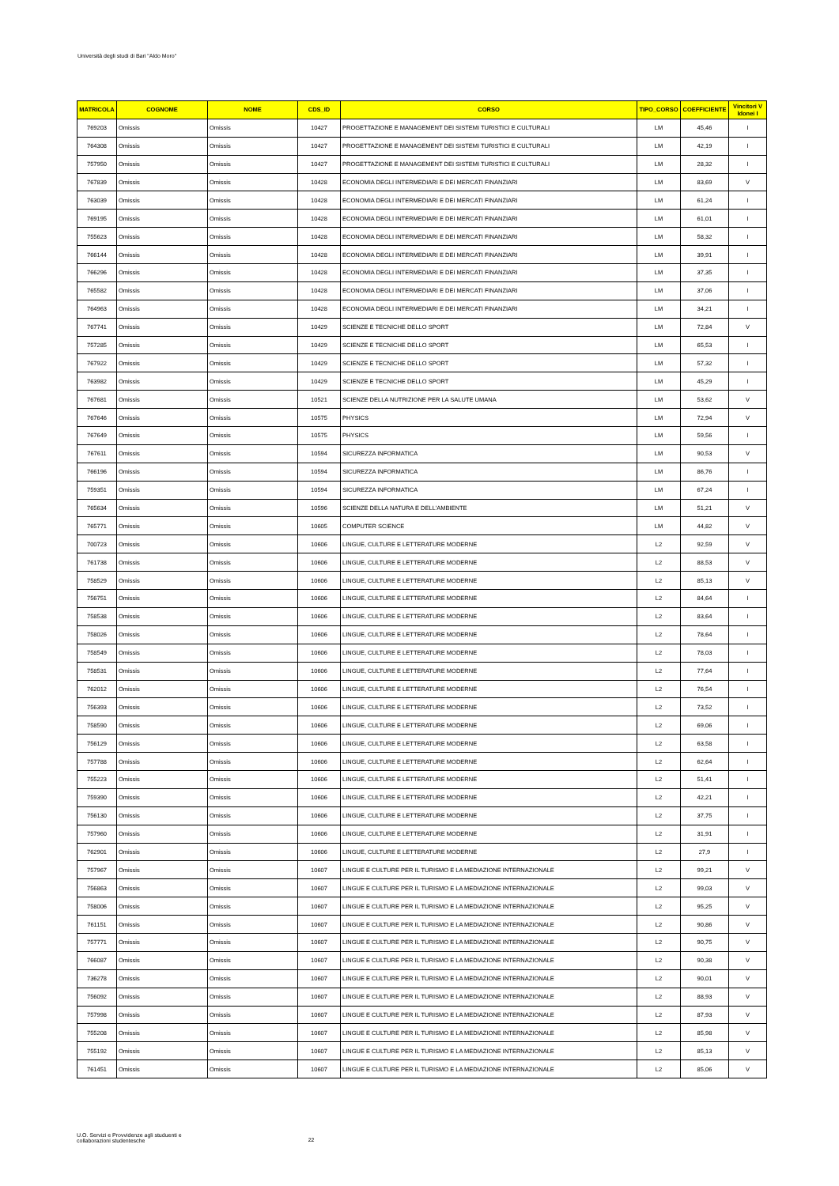Università degli studi di Bari "Aldo Moro"
| MATRICOLA | COGNOME | NOME | CDS_ID | CORSO | TIPO_CORSO | COEFFICIENTE | Vincitori V Idonei I |
| --- | --- | --- | --- | --- | --- | --- | --- |
| 769203 | Omissis | Omissis | 10427 | PROGETTAZIONE E MANAGEMENT DEI SISTEMI TURISTICI E CULTURALI | LM | 45,46 | I |
| 764308 | Omissis | Omissis | 10427 | PROGETTAZIONE E MANAGEMENT DEI SISTEMI TURISTICI E CULTURALI | LM | 42,19 | I |
| 757950 | Omissis | Omissis | 10427 | PROGETTAZIONE E MANAGEMENT DEI SISTEMI TURISTICI E CULTURALI | LM | 28,32 | I |
| 767839 | Omissis | Omissis | 10428 | ECONOMIA DEGLI INTERMEDIARI E DEI MERCATI FINANZIARI | LM | 83,69 | V |
| 763039 | Omissis | Omissis | 10428 | ECONOMIA DEGLI INTERMEDIARI E DEI MERCATI FINANZIARI | LM | 61,24 | I |
| 769195 | Omissis | Omissis | 10428 | ECONOMIA DEGLI INTERMEDIARI E DEI MERCATI FINANZIARI | LM | 61,01 | I |
| 755623 | Omissis | Omissis | 10428 | ECONOMIA DEGLI INTERMEDIARI E DEI MERCATI FINANZIARI | LM | 58,32 | I |
| 766144 | Omissis | Omissis | 10428 | ECONOMIA DEGLI INTERMEDIARI E DEI MERCATI FINANZIARI | LM | 39,91 | I |
| 766296 | Omissis | Omissis | 10428 | ECONOMIA DEGLI INTERMEDIARI E DEI MERCATI FINANZIARI | LM | 37,35 | I |
| 765582 | Omissis | Omissis | 10428 | ECONOMIA DEGLI INTERMEDIARI E DEI MERCATI FINANZIARI | LM | 37,06 | I |
| 764963 | Omissis | Omissis | 10428 | ECONOMIA DEGLI INTERMEDIARI E DEI MERCATI FINANZIARI | LM | 34,21 | I |
| 767741 | Omissis | Omissis | 10429 | SCIENZE E TECNICHE DELLO SPORT | LM | 72,84 | V |
| 757285 | Omissis | Omissis | 10429 | SCIENZE E TECNICHE DELLO SPORT | LM | 65,53 | I |
| 767922 | Omissis | Omissis | 10429 | SCIENZE E TECNICHE DELLO SPORT | LM | 57,32 | I |
| 763982 | Omissis | Omissis | 10429 | SCIENZE E TECNICHE DELLO SPORT | LM | 45,29 | I |
| 767681 | Omissis | Omissis | 10521 | SCIENZE DELLA NUTRIZIONE PER LA SALUTE UMANA | LM | 53,62 | V |
| 767646 | Omissis | Omissis | 10575 | PHYSICS | LM | 72,94 | V |
| 767649 | Omissis | Omissis | 10575 | PHYSICS | LM | 59,56 | I |
| 767611 | Omissis | Omissis | 10594 | SICUREZZA INFORMATICA | LM | 90,53 | V |
| 766196 | Omissis | Omissis | 10594 | SICUREZZA INFORMATICA | LM | 86,76 | I |
| 759351 | Omissis | Omissis | 10594 | SICUREZZA INFORMATICA | LM | 67,24 | I |
| 765634 | Omissis | Omissis | 10596 | SCIENZE DELLA NATURA E DELL'AMBIENTE | LM | 51,21 | V |
| 765771 | Omissis | Omissis | 10605 | COMPUTER SCIENCE | LM | 44,82 | V |
| 700723 | Omissis | Omissis | 10606 | LINGUE, CULTURE E LETTERATURE MODERNE | L2 | 92,59 | V |
| 761738 | Omissis | Omissis | 10606 | LINGUE, CULTURE E LETTERATURE MODERNE | L2 | 88,53 | V |
| 758529 | Omissis | Omissis | 10606 | LINGUE, CULTURE E LETTERATURE MODERNE | L2 | 85,13 | V |
| 756751 | Omissis | Omissis | 10606 | LINGUE, CULTURE E LETTERATURE MODERNE | L2 | 84,64 | I |
| 758538 | Omissis | Omissis | 10606 | LINGUE, CULTURE E LETTERATURE MODERNE | L2 | 83,64 | I |
| 758026 | Omissis | Omissis | 10606 | LINGUE, CULTURE E LETTERATURE MODERNE | L2 | 78,64 | I |
| 758549 | Omissis | Omissis | 10606 | LINGUE, CULTURE E LETTERATURE MODERNE | L2 | 78,03 | I |
| 758531 | Omissis | Omissis | 10606 | LINGUE, CULTURE E LETTERATURE MODERNE | L2 | 77,64 | I |
| 762012 | Omissis | Omissis | 10606 | LINGUE, CULTURE E LETTERATURE MODERNE | L2 | 76,54 | I |
| 756393 | Omissis | Omissis | 10606 | LINGUE, CULTURE E LETTERATURE MODERNE | L2 | 73,52 | I |
| 758590 | Omissis | Omissis | 10606 | LINGUE, CULTURE E LETTERATURE MODERNE | L2 | 69,06 | I |
| 756129 | Omissis | Omissis | 10606 | LINGUE, CULTURE E LETTERATURE MODERNE | L2 | 63,58 | I |
| 757788 | Omissis | Omissis | 10606 | LINGUE, CULTURE E LETTERATURE MODERNE | L2 | 62,64 | I |
| 755223 | Omissis | Omissis | 10606 | LINGUE, CULTURE E LETTERATURE MODERNE | L2 | 51,41 | I |
| 759390 | Omissis | Omissis | 10606 | LINGUE, CULTURE E LETTERATURE MODERNE | L2 | 42,21 | I |
| 756130 | Omissis | Omissis | 10606 | LINGUE, CULTURE E LETTERATURE MODERNE | L2 | 37,75 | I |
| 757960 | Omissis | Omissis | 10606 | LINGUE, CULTURE E LETTERATURE MODERNE | L2 | 31,91 | I |
| 762901 | Omissis | Omissis | 10606 | LINGUE, CULTURE E LETTERATURE MODERNE | L2 | 27,9 | I |
| 757967 | Omissis | Omissis | 10607 | LINGUE E CULTURE PER IL TURISMO E LA MEDIAZIONE INTERNAZIONALE | L2 | 99,21 | V |
| 756863 | Omissis | Omissis | 10607 | LINGUE E CULTURE PER IL TURISMO E LA MEDIAZIONE INTERNAZIONALE | L2 | 99,03 | V |
| 758006 | Omissis | Omissis | 10607 | LINGUE E CULTURE PER IL TURISMO E LA MEDIAZIONE INTERNAZIONALE | L2 | 95,25 | V |
| 761151 | Omissis | Omissis | 10607 | LINGUE E CULTURE PER IL TURISMO E LA MEDIAZIONE INTERNAZIONALE | L2 | 90,86 | V |
| 757771 | Omissis | Omissis | 10607 | LINGUE E CULTURE PER IL TURISMO E LA MEDIAZIONE INTERNAZIONALE | L2 | 90,75 | V |
| 766087 | Omissis | Omissis | 10607 | LINGUE E CULTURE PER IL TURISMO E LA MEDIAZIONE INTERNAZIONALE | L2 | 90,38 | V |
| 736278 | Omissis | Omissis | 10607 | LINGUE E CULTURE PER IL TURISMO E LA MEDIAZIONE INTERNAZIONALE | L2 | 90,01 | V |
| 756092 | Omissis | Omissis | 10607 | LINGUE E CULTURE PER IL TURISMO E LA MEDIAZIONE INTERNAZIONALE | L2 | 88,93 | V |
| 757998 | Omissis | Omissis | 10607 | LINGUE E CULTURE PER IL TURISMO E LA MEDIAZIONE INTERNAZIONALE | L2 | 87,93 | V |
| 755208 | Omissis | Omissis | 10607 | LINGUE E CULTURE PER IL TURISMO E LA MEDIAZIONE INTERNAZIONALE | L2 | 85,98 | V |
| 755192 | Omissis | Omissis | 10607 | LINGUE E CULTURE PER IL TURISMO E LA MEDIAZIONE INTERNAZIONALE | L2 | 85,13 | V |
| 761451 | Omissis | Omissis | 10607 | LINGUE E CULTURE PER IL TURISMO E LA MEDIAZIONE INTERNAZIONALE | L2 | 85,06 | V |
U.O. Servizi e Provvidenze agli studuenti e
collaborazioni studentesche
22